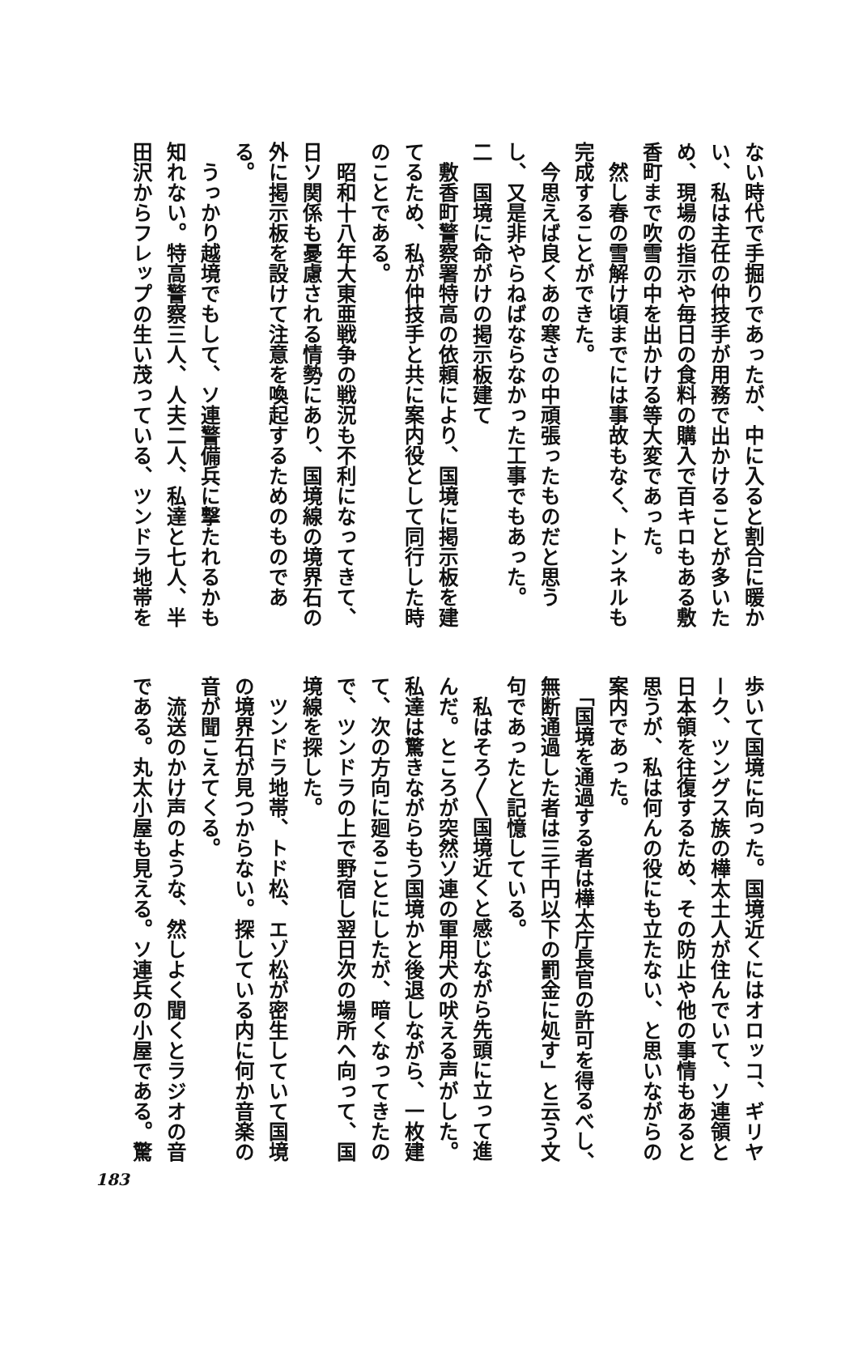ない時代で手掘りであったが、中に入ると割合に暖か
い、私は主任の仲技手が用務で出かけることが多いた
め、現場の指示や毎日の食料の購入で百キロもある敷
香町まで吹雪の中を出かける等大変であった。
　然し春の雪解け頃までには事故もなく、トンネルも
完成することができた。
　今思えば良くあの寒さの中頑張ったものだと思う
し、又是非やらねばならなかった工事でもあった。
二　国境に命がけの掲示板建て
　敷香町警察署特高の依頼により、国境に掲示板を建
てるため、私が仲技手と共に案内役として同行した時
のことである。
　昭和十八年大東亜戦争の戦況も不利になってきて、
日ソ関係も憂慮される情勢にあり、国境線の境界石の
外に掲示板を設けて注意を喚起するためのものであ
る。
　うっかり越境でもして、ソ連警備兵に撃たれるかも
知れない。特高警察三人、人夫二人、私達と七人、半
田沢からフレップの生い茂っている、ツンドラ地帯を
歩いて国境に向った。国境近くにはオロッコ、ギリヤ
ーク、ツングス族の樺太土人が住んでいて、ソ連領と
日本領を往復するため、その防止や他の事情もあると
思うが、私は何んの役にも立たない、と思いながらの
案内であった。
　「国境を通過する者は樺太庁長官の許可を得るべし、
無断通過した者は三千円以下の罰金に処す」と云う文
句であったと記憶している。
　私はそろ〳〵国境近くと感じながら先頭に立って進
んだ。ところが突然ソ連の軍用犬の吠える声がした。
私達は驚きながらもう国境かと後退しながら、一枚建
て、次の方向に廻ることにしたが、暗くなってきたの
で、ツンドラの上で野宿し翌日次の場所へ向って、国
境線を探した。
　ツンドラ地帯、トド松、エゾ松が密生していて国境
の境界石が見つからない。探している内に何か音楽の
音が聞こえてくる。
　流送のかけ声のような、然しよく聞くとラジオの音
である。丸太小屋も見える。ソ連兵の小屋である。驚
183